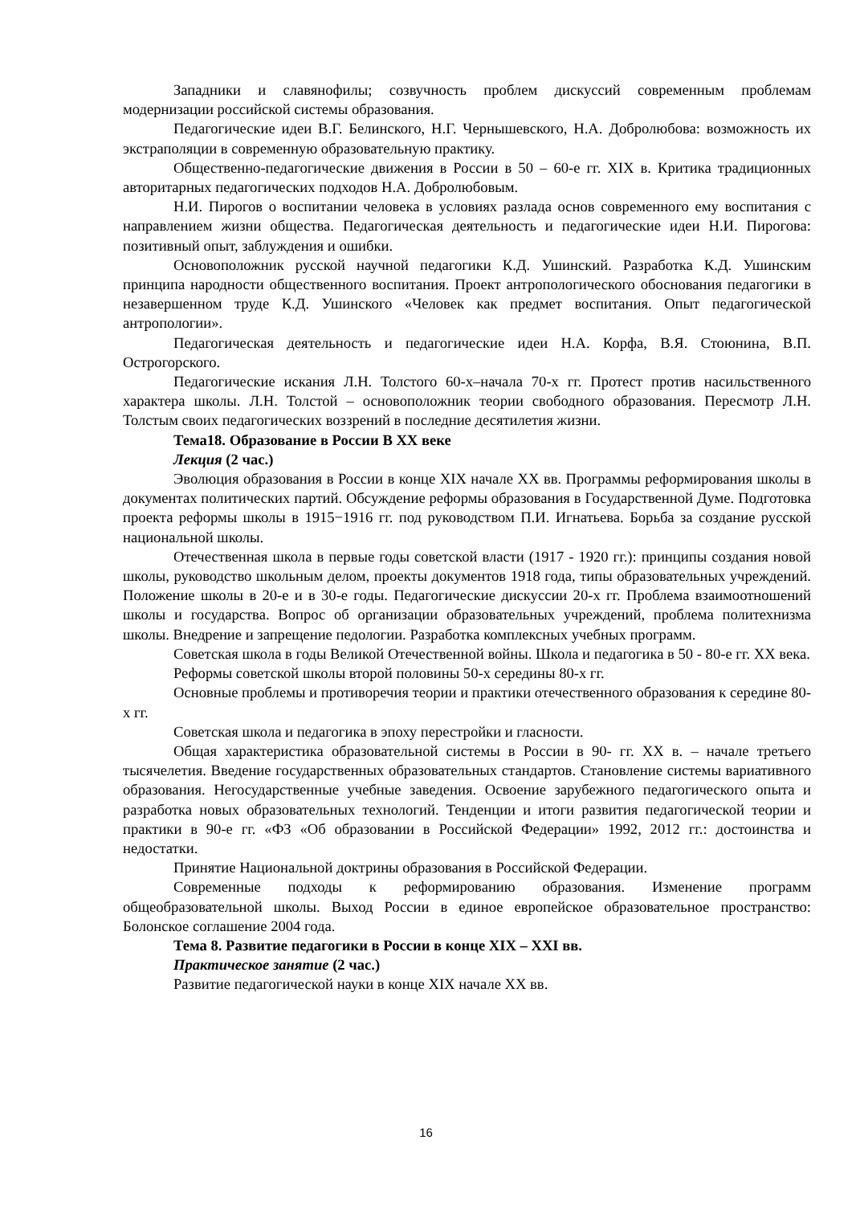Западники и славянофилы; созвучность проблем дискуссий современным проблемам модернизации российской системы образования.
Педагогические идеи В.Г. Белинского, Н.Г. Чернышевского, Н.А. Добролюбова: возможность их экстраполяции в современную образовательную практику.
Общественно-педагогические движения в России в 50 – 60-е гг. XIX в. Критика традиционных авторитарных педагогических подходов Н.А. Добролюбовым.
Н.И. Пирогов о воспитании человека в условиях разлада основ современного ему воспитания с направлением жизни общества. Педагогическая деятельность и педагогические идеи Н.И. Пирогова: позитивный опыт, заблуждения и ошибки.
Основоположник русской научной педагогики К.Д. Ушинский. Разработка К.Д. Ушинским принципа народности общественного воспитания. Проект антропологического обоснования педагогики в незавершенном труде К.Д. Ушинского «Человек как предмет воспитания. Опыт педагогической антропологии».
Педагогическая деятельность и педагогические идеи Н.А. Корфа, В.Я. Стоюнина, В.П. Острогорского.
Педагогические искания Л.Н. Толстого 60-х–начала 70-х гг. Протест против насильственного характера школы. Л.Н. Толстой – основоположник теории свободного образования. Пересмотр Л.Н. Толстым своих педагогических воззрений в последние десятилетия жизни.
Тема18. Образование в России В XX веке
Лекция (2 час.)
Эволюция образования в России в конце XIX начале XX вв. Программы реформирования школы в документах политических партий. Обсуждение реформы образования в Государственной Думе. Подготовка проекта реформы школы в 1915−1916 гг. под руководством П.И. Игнатьева. Борьба за создание русской национальной школы.
Отечественная школа в первые годы советской власти (1917 - 1920 гг.): принципы создания новой школы, руководство школьным делом, проекты документов 1918 года, типы образовательных учреждений. Положение школы в 20-е и в 30-е годы. Педагогические дискуссии 20-х гг. Проблема взаимоотношений школы и государства. Вопрос об организации образовательных учреждений, проблема политехнизма школы. Внедрение и запрещение педологии. Разработка комплексных учебных программ.
Советская школа в годы Великой Отечественной войны. Школа и педагогика в 50 - 80-е гг. XX века.
Реформы советской школы второй половины 50-х середины 80-х гг.
Основные проблемы и противоречия теории и практики отечественного образования к середине 80-х гг.
Советская школа и педагогика в эпоху перестройки и гласности.
Общая характеристика образовательной системы в России в 90- гг. XX в. – начале третьего тысячелетия. Введение государственных образовательных стандартов. Становление системы вариативного образования. Негосударственные учебные заведения. Освоение зарубежного педагогического опыта и разработка новых образовательных технологий. Тенденции и итоги развития педагогической теории и практики в 90-е гг. «ФЗ «Об образовании в Российской Федерации» 1992, 2012 гг.: достоинства и недостатки.
Принятие Национальной доктрины образования в Российской Федерации.
Современные подходы к реформированию образования. Изменение программ общеобразовательной школы. Выход России в единое европейское образовательное пространство: Болонское соглашение 2004 года.
Тема 8. Развитие педагогики в России в конце XIX – XXI вв.
Практическое занятие (2 час.)
Развитие педагогической науки в конце XIX начале XX вв.
16